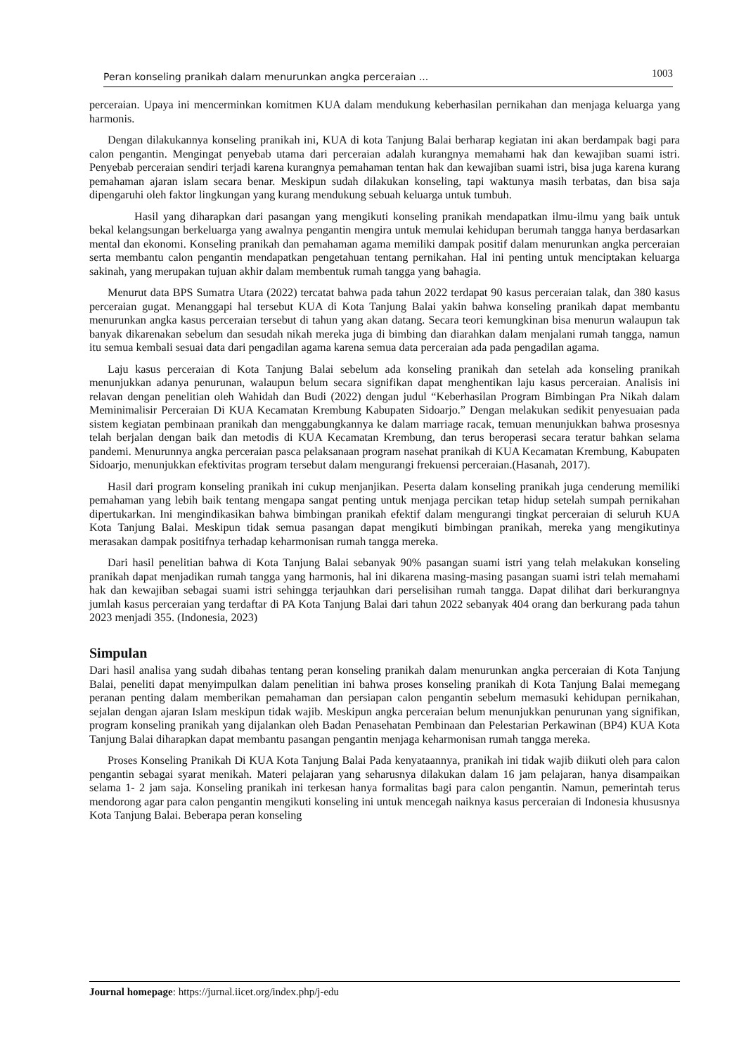Peran konseling pranikah dalam menurunkan angka perceraian ... 1003
perceraian. Upaya ini mencerminkan komitmen KUA dalam mendukung keberhasilan pernikahan dan menjaga keluarga yang harmonis.
Dengan dilakukannya konseling pranikah ini, KUA di kota Tanjung Balai berharap kegiatan ini akan berdampak bagi para calon pengantin. Mengingat penyebab utama dari perceraian adalah kurangnya memahami hak dan kewajiban suami istri. Penyebab perceraian sendiri terjadi karena kurangnya pemahaman tentan hak dan kewajiban suami istri, bisa juga karena kurang pemahaman ajaran islam secara benar. Meskipun sudah dilakukan konseling, tapi waktunya masih terbatas, dan bisa saja dipengaruhi oleh faktor lingkungan yang kurang mendukung sebuah keluarga untuk tumbuh.
Hasil yang diharapkan dari pasangan yang mengikuti konseling pranikah mendapatkan ilmu-ilmu yang baik untuk bekal kelangsungan berkeluarga yang awalnya pengantin mengira untuk memulai kehidupan berumah tangga hanya berdasarkan mental dan ekonomi. Konseling pranikah dan pemahaman agama memiliki dampak positif dalam menurunkan angka perceraian serta membantu calon pengantin mendapatkan pengetahuan tentang pernikahan. Hal ini penting untuk menciptakan keluarga sakinah, yang merupakan tujuan akhir dalam membentuk rumah tangga yang bahagia.
Menurut data BPS Sumatra Utara (2022) tercatat bahwa pada tahun 2022 terdapat 90 kasus perceraian talak, dan 380 kasus perceraian gugat. Menanggapi hal tersebut KUA di Kota Tanjung Balai yakin bahwa konseling pranikah dapat membantu menurunkan angka kasus perceraian tersebut di tahun yang akan datang. Secara teori kemungkinan bisa menurun walaupun tak banyak dikarenakan sebelum dan sesudah nikah mereka juga di bimbing dan diarahkan dalam menjalani rumah tangga, namun itu semua kembali sesuai data dari pengadilan agama karena semua data perceraian ada pada pengadilan agama.
Laju kasus perceraian di Kota Tanjung Balai sebelum ada konseling pranikah dan setelah ada konseling pranikah menunjukkan adanya penurunan, walaupun belum secara signifikan dapat menghentikan laju kasus perceraian. Analisis ini relavan dengan penelitian oleh Wahidah dan Budi (2022) dengan judul “Keberhasilan Program Bimbingan Pra Nikah dalam Meminimalisir Perceraian Di KUA Kecamatan Krembung Kabupaten Sidoarjo.” Dengan melakukan sedikit penyesuaian pada sistem kegiatan pembinaan pranikah dan menggabungkannya ke dalam marriage racak, temuan menunjukkan bahwa prosesnya telah berjalan dengan baik dan metodis di KUA Kecamatan Krembung, dan terus beroperasi secara teratur bahkan selama pandemi. Menurunnya angka perceraian pasca pelaksanaan program nasehat pranikah di KUA Kecamatan Krembung, Kabupaten Sidoarjo, menunjukkan efektivitas program tersebut dalam mengurangi frekuensi perceraian.(Hasanah, 2017).
Hasil dari program konseling pranikah ini cukup menjanjikan. Peserta dalam konseling pranikah juga cenderung memiliki pemahaman yang lebih baik tentang mengapa sangat penting untuk menjaga percikan tetap hidup setelah sumpah pernikahan dipertukarkan. Ini mengindikasikan bahwa bimbingan pranikah efektif dalam mengurangi tingkat perceraian di seluruh KUA Kota Tanjung Balai. Meskipun tidak semua pasangan dapat mengikuti bimbingan pranikah, mereka yang mengikutinya merasakan dampak positifnya terhadap keharmonisan rumah tangga mereka.
Dari hasil penelitian bahwa di Kota Tanjung Balai sebanyak 90% pasangan suami istri yang telah melakukan konseling pranikah dapat menjadikan rumah tangga yang harmonis, hal ini dikarena masing-masing pasangan suami istri telah memahami hak dan kewajiban sebagai suami istri sehingga terjauhkan dari perselisihan rumah tangga. Dapat dilihat dari berkurangnya jumlah kasus perceraian yang terdaftar di PA Kota Tanjung Balai dari tahun 2022 sebanyak 404 orang dan berkurang pada tahun 2023 menjadi 355. (Indonesia, 2023)
Simpulan
Dari hasil analisa yang sudah dibahas tentang peran konseling pranikah dalam menurunkan angka perceraian di Kota Tanjung Balai, peneliti dapat menyimpulkan dalam penelitian ini bahwa proses konseling pranikah di Kota Tanjung Balai memegang peranan penting dalam memberikan pemahaman dan persiapan calon pengantin sebelum memasuki kehidupan pernikahan, sejalan dengan ajaran Islam meskipun tidak wajib. Meskipun angka perceraian belum menunjukkan penurunan yang signifikan, program konseling pranikah yang dijalankan oleh Badan Penasehatan Pembinaan dan Pelestarian Perkawinan (BP4) KUA Kota Tanjung Balai diharapkan dapat membantu pasangan pengantin menjaga keharmonisan rumah tangga mereka.
Proses Konseling Pranikah Di KUA Kota Tanjung Balai Pada kenyataannya, pranikah ini tidak wajib diikuti oleh para calon pengantin sebagai syarat menikah. Materi pelajaran yang seharusnya dilakukan dalam 16 jam pelajaran, hanya disampaikan selama 1- 2 jam saja. Konseling pranikah ini terkesan hanya formalitas bagi para calon pengantin. Namun, pemerintah terus mendorong agar para calon pengantin mengikuti konseling ini untuk mencegah naiknya kasus perceraian di Indonesia khususnya Kota Tanjung Balai. Beberapa peran konseling
Journal homepage: https://jurnal.iicet.org/index.php/j-edu